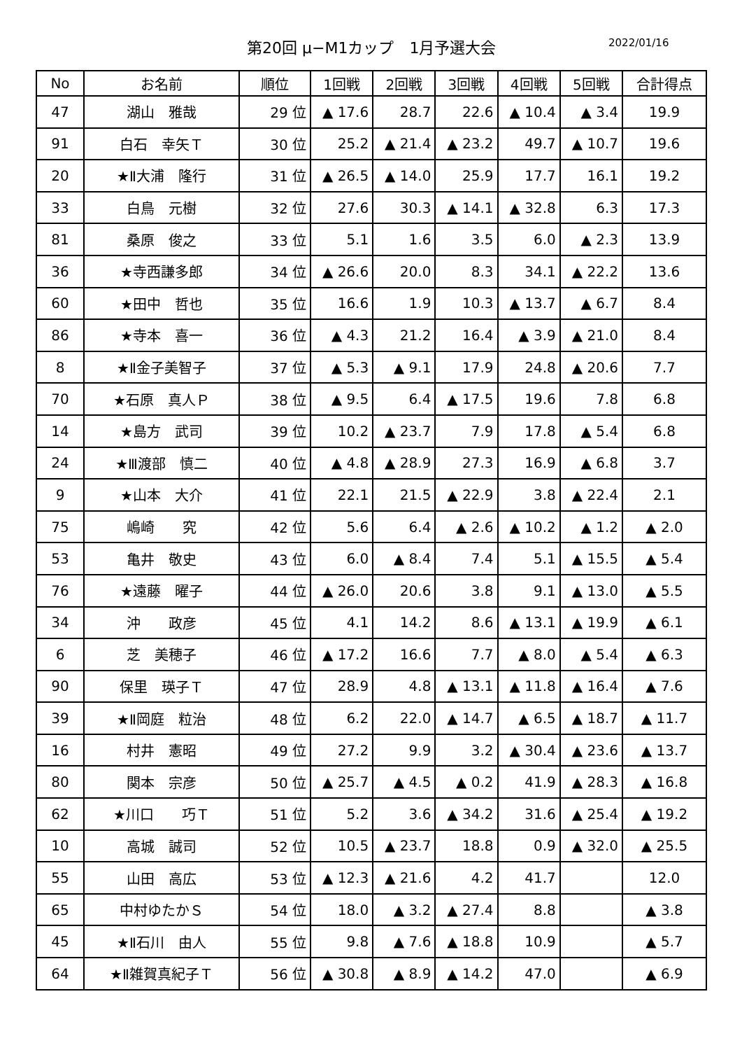第20回 μ−M1カップ　1月予選大会 2022/01/16
| No | お名前 | 順位 | 1回戦 | 2回戦 | 3回戦 | 4回戦 | 5回戦 | 合計得点 |
| --- | --- | --- | --- | --- | --- | --- | --- | --- |
| 47 | 湖山 雅哉 | 29 位 | ▲ 17.6 | 28.7 | 22.6 | ▲ 10.4 | ▲ 3.4 | 19.9 |
| 91 | 白石 幸矢Ｔ | 30 位 | 25.2 | ▲ 21.4 | ▲ 23.2 | 49.7 | ▲ 10.7 | 19.6 |
| 20 | ★Ⅱ大浦 隆行 | 31 位 | ▲ 26.5 | ▲ 14.0 | 25.9 | 17.7 | 16.1 | 19.2 |
| 33 | 白鳥 元樹 | 32 位 | 27.6 | 30.3 | ▲ 14.1 | ▲ 32.8 | 6.3 | 17.3 |
| 81 | 桑原 俊之 | 33 位 | 5.1 | 1.6 | 3.5 | 6.0 | ▲ 2.3 | 13.9 |
| 36 | ★寺西謙多郎 | 34 位 | ▲ 26.6 | 20.0 | 8.3 | 34.1 | ▲ 22.2 | 13.6 |
| 60 | ★田中 哲也 | 35 位 | 16.6 | 1.9 | 10.3 | ▲ 13.7 | ▲ 6.7 | 8.4 |
| 86 | ★寺本 喜一 | 36 位 | ▲ 4.3 | 21.2 | 16.4 | ▲ 3.9 | ▲ 21.0 | 8.4 |
| 8 | ★Ⅱ金子美智子 | 37 位 | ▲ 5.3 | ▲ 9.1 | 17.9 | 24.8 | ▲ 20.6 | 7.7 |
| 70 | ★石原 真人Ｐ | 38 位 | ▲ 9.5 | 6.4 | ▲ 17.5 | 19.6 | 7.8 | 6.8 |
| 14 | ★島方 武司 | 39 位 | 10.2 | ▲ 23.7 | 7.9 | 17.8 | ▲ 5.4 | 6.8 |
| 24 | ★Ⅲ渡部 慎二 | 40 位 | ▲ 4.8 | ▲ 28.9 | 27.3 | 16.9 | ▲ 6.8 | 3.7 |
| 9 | ★山本 大介 | 41 位 | 22.1 | 21.5 | ▲ 22.9 | 3.8 | ▲ 22.4 | 2.1 |
| 75 | 嶋崎 究 | 42 位 | 5.6 | 6.4 | ▲ 2.6 | ▲ 10.2 | ▲ 1.2 | ▲ 2.0 |
| 53 | 亀井 敬史 | 43 位 | 6.0 | ▲ 8.4 | 7.4 | 5.1 | ▲ 15.5 | ▲ 5.4 |
| 76 | ★遠藤 曜子 | 44 位 | ▲ 26.0 | 20.6 | 3.8 | 9.1 | ▲ 13.0 | ▲ 5.5 |
| 34 | 沖 政彦 | 45 位 | 4.1 | 14.2 | 8.6 | ▲ 13.1 | ▲ 19.9 | ▲ 6.1 |
| 6 | 芝 美穂子 | 46 位 | ▲ 17.2 | 16.6 | 7.7 | ▲ 8.0 | ▲ 5.4 | ▲ 6.3 |
| 90 | 保里 瑛子Ｔ | 47 位 | 28.9 | 4.8 | ▲ 13.1 | ▲ 11.8 | ▲ 16.4 | ▲ 7.6 |
| 39 | ★Ⅱ岡庭 粒治 | 48 位 | 6.2 | 22.0 | ▲ 14.7 | ▲ 6.5 | ▲ 18.7 | ▲ 11.7 |
| 16 | 村井 憲昭 | 49 位 | 27.2 | 9.9 | 3.2 | ▲ 30.4 | ▲ 23.6 | ▲ 13.7 |
| 80 | 関本 宗彦 | 50 位 | ▲ 25.7 | ▲ 4.5 | ▲ 0.2 | 41.9 | ▲ 28.3 | ▲ 16.8 |
| 62 | ★川口 巧Ｔ | 51 位 | 5.2 | 3.6 | ▲ 34.2 | 31.6 | ▲ 25.4 | ▲ 19.2 |
| 10 | 高城 誠司 | 52 位 | 10.5 | ▲ 23.7 | 18.8 | 0.9 | ▲ 32.0 | ▲ 25.5 |
| 55 | 山田 高広 | 53 位 | ▲ 12.3 | ▲ 21.6 | 4.2 | 41.7 | | 12.0 |
| 65 | 中村ゆたかＳ | 54 位 | 18.0 | ▲ 3.2 | ▲ 27.4 | 8.8 | | ▲ 3.8 |
| 45 | ★Ⅱ石川 由人 | 55 位 | 9.8 | ▲ 7.6 | ▲ 18.8 | 10.9 | | ▲ 5.7 |
| 64 | ★Ⅱ雑賀真紀子Ｔ | 56 位 | ▲ 30.8 | ▲ 8.9 | ▲ 14.2 | 47.0 | | ▲ 6.9 |